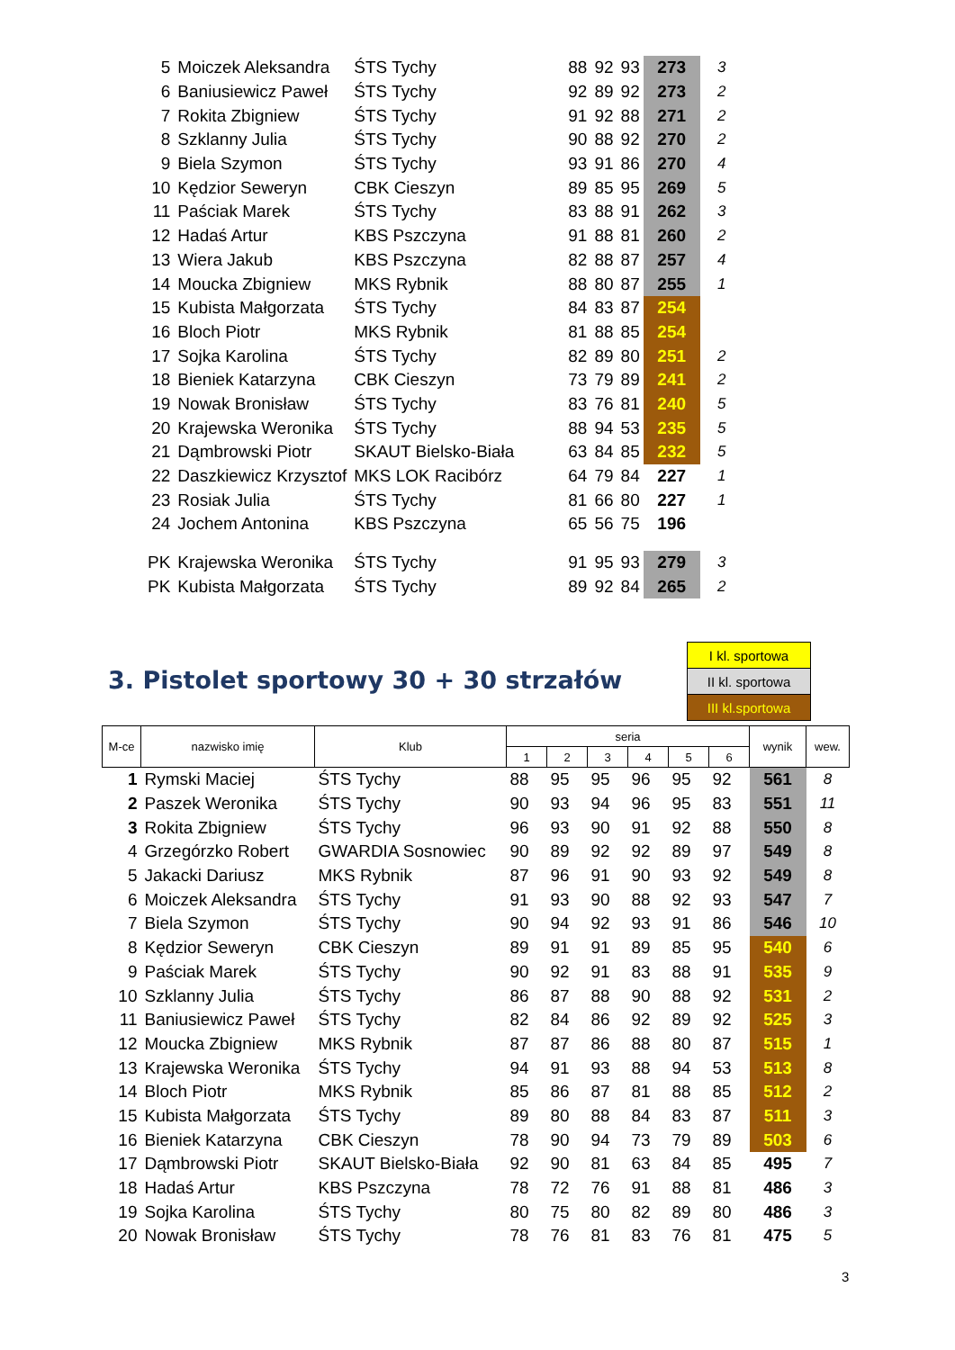| 5 | Moiczek Aleksandra | ŚTS Tychy | 88 | 92 | 93 | 273 | 3 |
| 6 | Baniusiewicz Paweł | ŚTS Tychy | 92 | 89 | 92 | 273 | 2 |
| 7 | Rokita Zbigniew | ŚTS Tychy | 91 | 92 | 88 | 271 | 2 |
| 8 | Szklanny Julia | ŚTS Tychy | 90 | 88 | 92 | 270 | 2 |
| 9 | Biela Szymon | ŚTS Tychy | 93 | 91 | 86 | 270 | 4 |
| 10 | Kędzior Seweryn | CBK Cieszyn | 89 | 85 | 95 | 269 | 5 |
| 11 | Paściak Marek | ŚTS Tychy | 83 | 88 | 91 | 262 | 3 |
| 12 | Hadaś Artur | KBS Pszczyna | 91 | 88 | 81 | 260 | 2 |
| 13 | Wiera Jakub | KBS Pszczyna | 82 | 88 | 87 | 257 | 4 |
| 14 | Moucka Zbigniew | MKS Rybnik | 88 | 80 | 87 | 255 | 1 |
| 15 | Kubista Małgorzata | ŚTS Tychy | 84 | 83 | 87 | 254 | |
| 16 | Bloch Piotr | MKS Rybnik | 81 | 88 | 85 | 254 | |
| 17 | Sojka Karolina | ŚTS Tychy | 82 | 89 | 80 | 251 | 2 |
| 18 | Bieniek Katarzyna | CBK Cieszyn | 73 | 79 | 89 | 241 | 2 |
| 19 | Nowak Bronisław | ŚTS Tychy | 83 | 76 | 81 | 240 | 5 |
| 20 | Krajewska Weronika | ŚTS Tychy | 88 | 94 | 53 | 235 | 5 |
| 21 | Dąmbrowski Piotr | SKAUT Bielsko-Biała | 63 | 84 | 85 | 232 | 5 |
| 22 | Daszkiewicz Krzysztof | MKS LOK Racibórz | 64 | 79 | 84 | 227 | 1 |
| 23 | Rosiak Julia | ŚTS Tychy | 81 | 66 | 80 | 227 | 1 |
| 24 | Jochem Antonina | KBS Pszczyna | 65 | 56 | 75 | 196 | |
| PK | Krajewska Weronika | ŚTS Tychy | 91 | 95 | 93 | 279 | 3 |
| PK | Kubista Małgorzata | ŚTS Tychy | 89 | 92 | 84 | 265 | 2 |
3. Pistolet sportowy 30 + 30 strzałów
| I kl. sportowa |
| II kl. sportowa |
| III kl.sportowa |
| M-ce | nazwisko imię | Klub | seria | | | | | | wynik | wew. |
| --- | --- | --- | --- | --- | --- | --- | --- | --- | --- | --- |
| | | | 1 | 2 | 3 | 4 | 5 | 6 | | |
| 1 | Rymski Maciej | ŚTS Tychy | 88 | 95 | 95 | 96 | 95 | 92 | 561 | 8 |
| 2 | Paszek Weronika | ŚTS Tychy | 90 | 93 | 94 | 96 | 95 | 83 | 551 | 11 |
| 3 | Rokita Zbigniew | ŚTS Tychy | 96 | 93 | 90 | 91 | 92 | 88 | 550 | 8 |
| 4 | Grzegórzko Robert | GWARDIA Sosnowiec | 90 | 89 | 92 | 92 | 89 | 97 | 549 | 8 |
| 5 | Jakacki Dariusz | MKS Rybnik | 87 | 96 | 91 | 90 | 93 | 92 | 549 | 8 |
| 6 | Moiczek Aleksandra | ŚTS Tychy | 91 | 93 | 90 | 88 | 92 | 93 | 547 | 7 |
| 7 | Biela Szymon | ŚTS Tychy | 90 | 94 | 92 | 93 | 91 | 86 | 546 | 10 |
| 8 | Kędzior Seweryn | CBK Cieszyn | 89 | 91 | 91 | 89 | 85 | 95 | 540 | 6 |
| 9 | Paściak Marek | ŚTS Tychy | 90 | 92 | 91 | 83 | 88 | 91 | 535 | 9 |
| 10 | Szklanny Julia | ŚTS Tychy | 86 | 87 | 88 | 90 | 88 | 92 | 531 | 2 |
| 11 | Baniusiewicz Paweł | ŚTS Tychy | 82 | 84 | 86 | 92 | 89 | 92 | 525 | 3 |
| 12 | Moucka Zbigniew | MKS Rybnik | 87 | 87 | 86 | 88 | 80 | 87 | 515 | 1 |
| 13 | Krajewska Weronika | ŚTS Tychy | 94 | 91 | 93 | 88 | 94 | 53 | 513 | 8 |
| 14 | Bloch Piotr | MKS Rybnik | 85 | 86 | 87 | 81 | 88 | 85 | 512 | 2 |
| 15 | Kubista Małgorzata | ŚTS Tychy | 89 | 80 | 88 | 84 | 83 | 87 | 511 | 3 |
| 16 | Bieniek Katarzyna | CBK Cieszyn | 78 | 90 | 94 | 73 | 79 | 89 | 503 | 6 |
| 17 | Dąmbrowski Piotr | SKAUT Bielsko-Biała | 92 | 90 | 81 | 63 | 84 | 85 | 495 | 7 |
| 18 | Hadaś Artur | KBS Pszczyna | 78 | 72 | 76 | 91 | 88 | 81 | 486 | 3 |
| 19 | Sojka Karolina | ŚTS Tychy | 80 | 75 | 80 | 82 | 89 | 80 | 486 | 3 |
| 20 | Nowak Bronisław | ŚTS Tychy | 78 | 76 | 81 | 83 | 76 | 81 | 475 | 5 |
3